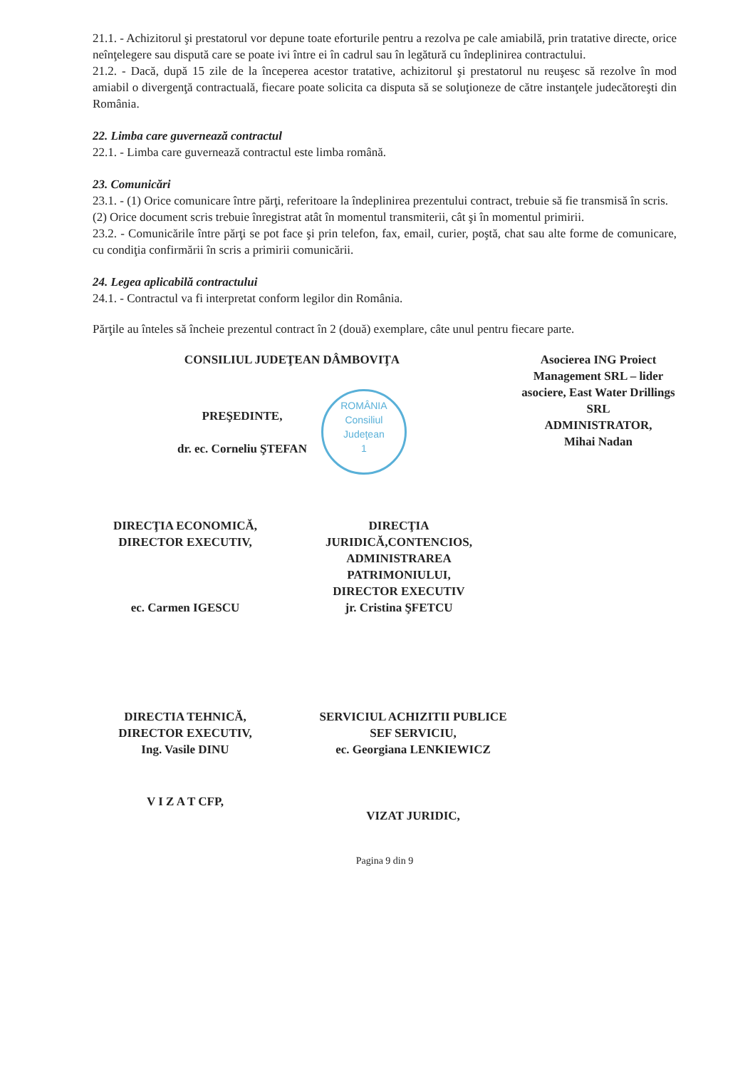21.1. - Achizitorul şi prestatorul vor depune toate eforturile pentru a rezolva pe cale amiabilă, prin tratative directe, orice neînţelegere sau dispută care se poate ivi între ei în cadrul sau în legătură cu îndeplinirea contractului.
21.2. - Dacă, după 15 zile de la începerea acestor tratative, achizitorul şi prestatorul nu reuşesc să rezolve în mod amiabil o divergenţă contractuală, fiecare poate solicita ca disputa să se soluţioneze de către instanţele judecătoreşti din România.
22. Limba care guvernează contractul
22.1. - Limba care guvernează contractul este limba română.
23. Comunicări
23.1. - (1) Orice comunicare între părţi, referitoare la îndeplinirea prezentului contract, trebuie să fie transmisă în scris.
(2) Orice document scris trebuie înregistrat atât în momentul transmiterii, cât şi în momentul primirii.
23.2. - Comunicările între părţi se pot face şi prin telefon, fax, email, curier, poştă, chat sau alte forme de comunicare, cu condiţia confirmării în scris a primirii comunicării.
24. Legea aplicabilă contractului
24.1. - Contractul va fi interpretat conform legilor din România.
Părţile au înteles să încheie prezentul contract în 2 (două) exemplare, câte unul pentru fiecare parte.
CONSILIUL JUDEŢEAN DÂMBOVIŢA
PREŞEDINTE,
dr. ec. Corneliu ŞTEFAN
ROMÂNIA
Consiliul
Judeţean
1
Asocierea ING Proiect Management SRL – lider asociere, East Water Drillings SRL
ADMINISTRATOR,
Mihai Nadan
DIRECŢIA ECONOMICĂ,
DIRECTOR EXECUTIV,
ec. Carmen IGESCU
DIRECŢIA JURIDICĂ,CONTENCIOS, ADMINISTRAREA PATRIMONIULUI,
DIRECTOR EXECUTIV
jr. Cristina ŞFETCU
DIRECTIA TEHNICĂ,
DIRECTOR EXECUTIV,
Ing. Vasile DINU
SERVICIUL ACHIZITII PUBLICE
SEF SERVICIU,
ec. Georgiana LENKIEWICZ
V I Z A T CFP,
VIZAT JURIDIC,
Pagina 9 din 9